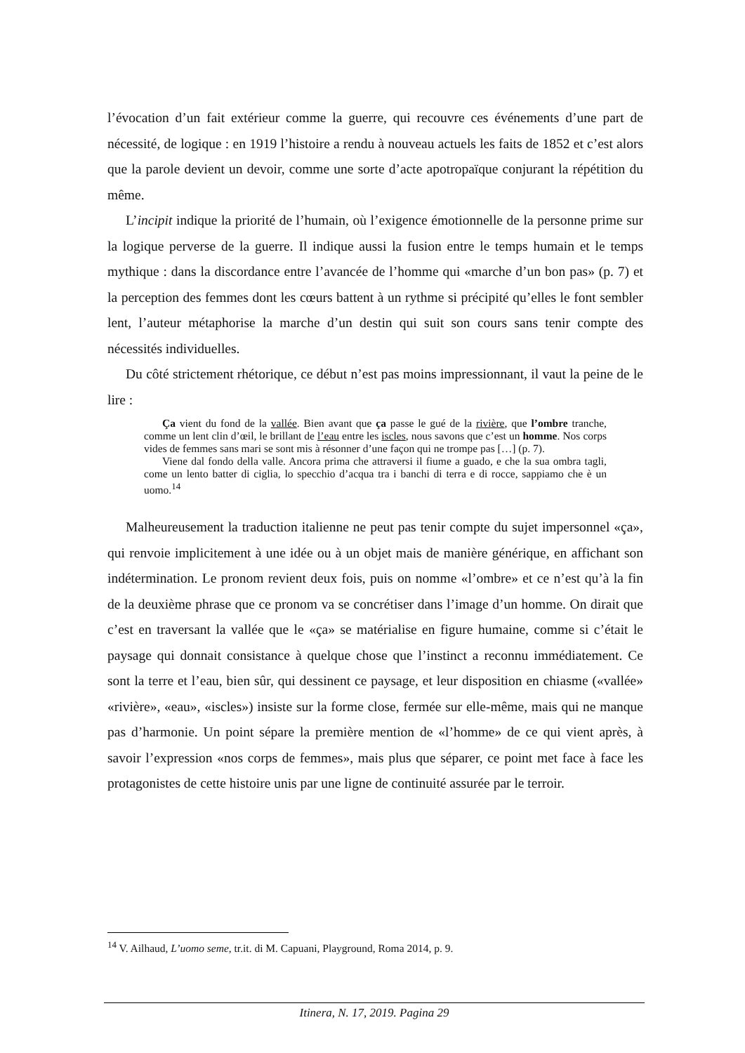l’évocation d’un fait extérieur comme la guerre, qui recouvre ces événements d’une part de nécessité, de logique : en 1919 l’histoire a rendu à nouveau actuels les faits de 1852 et c’est alors que la parole devient un devoir, comme une sorte d’acte apotropaïque conjurant la répétition du même.
L’incipit indique la priorité de l’humain, où l’exigence émotionnelle de la personne prime sur la logique perverse de la guerre. Il indique aussi la fusion entre le temps humain et le temps mythique : dans la discordance entre l’avancée de l’homme qui «marche d’un bon pas» (p. 7) et la perception des femmes dont les cœurs battent à un rythme si précipité qu’elles le font sembler lent, l’auteur métaphorise la marche d’un destin qui suit son cours sans tenir compte des nécessités individuelles.
Du côté strictement rhétorique, ce début n’est pas moins impressionnant, il vaut la peine de le lire :
Ça vient du fond de la vallée. Bien avant que ça passe le gué de la rivière, que l’ombre tranche, comme un lent clin d’œil, le brillant de l’eau entre les iscles, nous savons que c’est un homme. Nos corps vides de femmes sans mari se sont mis à résonner d’une façon qui ne trompe pas […] (p. 7).
Viene dal fondo della valle. Ancora prima che attraversi il fiume a guado, e che la sua ombra tagli, come un lento batter di ciglia, lo specchio d’acqua tra i banchi di terra e di rocce, sappiamo che è un uomo.<sup>14</sup>
Malheureusement la traduction italienne ne peut pas tenir compte du sujet impersonnel «ça», qui renvoie implicitement à une idée ou à un objet mais de manière générique, en affichant son indétermination. Le pronom revient deux fois, puis on nomme «l’ombre» et ce n’est qu’à la fin de la deuxième phrase que ce pronom va se concrétiser dans l’image d’un homme. On dirait que c’est en traversant la vallée que le «ça» se matérialise en figure humaine, comme si c’était le paysage qui donnait consistance à quelque chose que l’instinct a reconnu immédiatement. Ce sont la terre et l’eau, bien sûr, qui dessinent ce paysage, et leur disposition en chiasme («vallée» «rivière», «eau», «iscles») insiste sur la forme close, fermée sur elle-même, mais qui ne manque pas d’harmonie. Un point sépare la première mention de «l’homme» de ce qui vient après, à savoir l’expression «nos corps de femmes», mais plus que séparer, ce point met face à face les protagonistes de cette histoire unis par une ligne de continuité assurée par le terroir.
<sup>14</sup> V. Ailhaud, L’uomo seme, tr.it. di M. Capuani, Playground, Roma 2014, p. 9.
Itinera, N. 17, 2019. Pagina 29